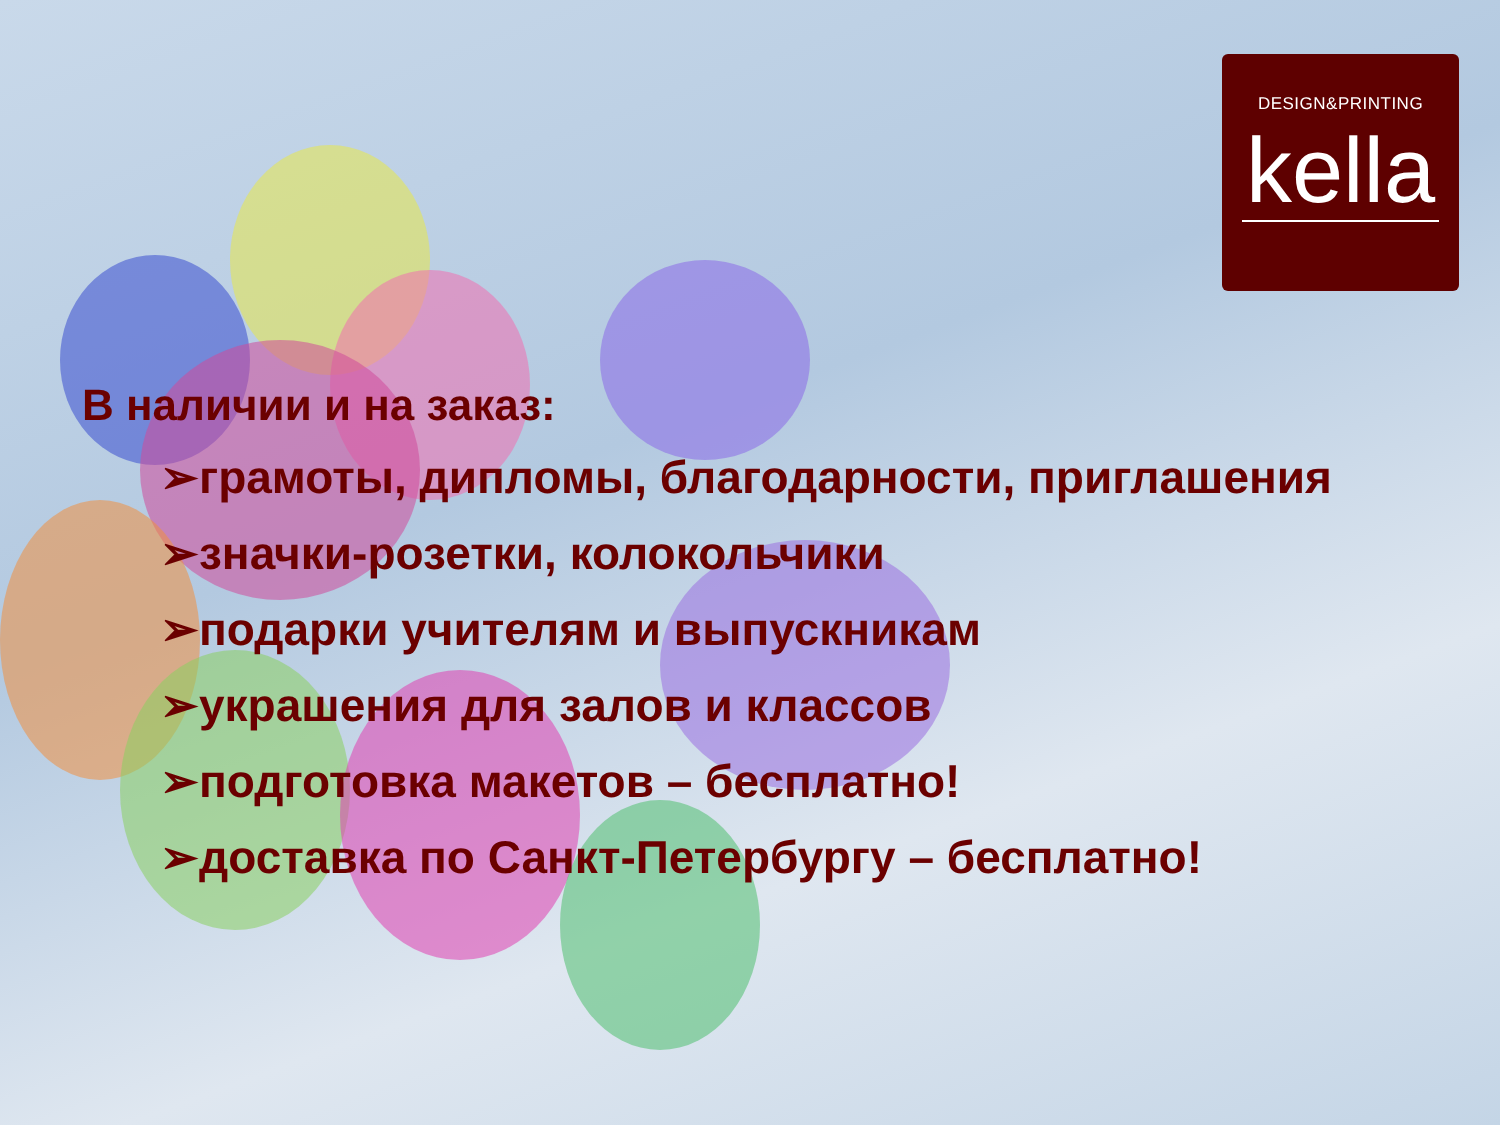DESIGN&PRINTING
kella
В наличии и на заказ:
➢грамоты, дипломы, благодарности, приглашения
➢значки-розетки, колокольчики
➢подарки учителям и выпускникам
➢украшения для залов и классов
➢подготовка макетов – бесплатно!
➢доставка по Санкт-Петербургу – бесплатно!